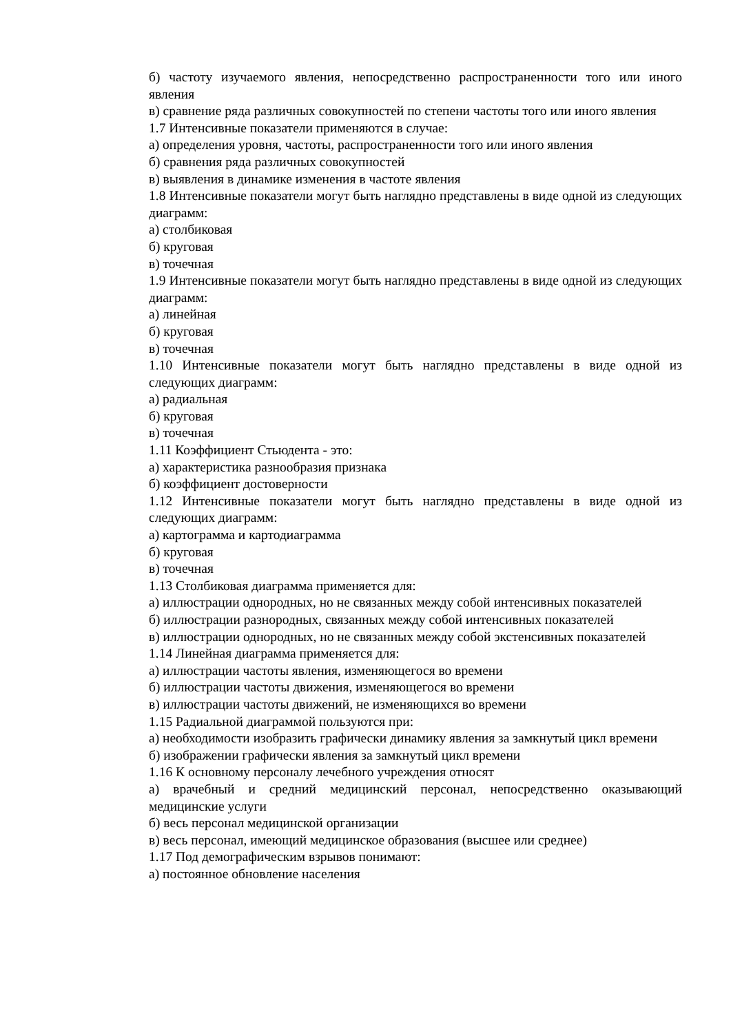б) частоту изучаемого явления, непосредственно распространенности того или иного явления
в) сравнение ряда различных совокупностей по степени частоты того или иного явления
1.7 Интенсивные показатели применяются в случае:
а) определения уровня, частоты, распространенности того или иного явления
б) сравнения ряда различных совокупностей
в) выявления в динамике изменения в частоте явления
1.8 Интенсивные показатели могут быть наглядно представлены в виде одной из следующих диаграмм:
а) столбиковая
б) круговая
в) точечная
1.9 Интенсивные показатели могут быть наглядно представлены в виде одной из следующих диаграмм:
а) линейная
б) круговая
в) точечная
1.10 Интенсивные показатели могут быть наглядно представлены в виде одной из следующих диаграмм:
а) радиальная
б) круговая
в) точечная
1.11 Коэффициент Стьюдента - это:
а) характеристика разнообразия признака
б) коэффициент достоверности
1.12 Интенсивные показатели могут быть наглядно представлены в виде одной из следующих диаграмм:
а) картограмма и картодиаграмма
б) круговая
в) точечная
1.13 Столбиковая диаграмма применяется для:
а) иллюстрации однородных, но не связанных между собой интенсивных показателей
б) иллюстрации разнородных, связанных между собой интенсивных показателей
в) иллюстрации однородных, но не связанных между собой экстенсивных показателей
1.14 Линейная диаграмма применяется для:
а) иллюстрации частоты явления, изменяющегося во времени
б) иллюстрации частоты движения, изменяющегося во времени
в) иллюстрации частоты движений, не изменяющихся во времени
1.15 Радиальной диаграммой пользуются при:
а) необходимости изобразить графически динамику явления за замкнутый цикл времени
б) изображении графически явления за замкнутый цикл времени
1.16 К основному персоналу лечебного учреждения относят
а) врачебный и средний медицинский персонал, непосредственно оказывающий медицинские услуги
б) весь персонал медицинской организации
в) весь персонал, имеющий медицинское образования (высшее или среднее)
1.17 Под демографическим взрывов понимают:
а) постоянное обновление населения